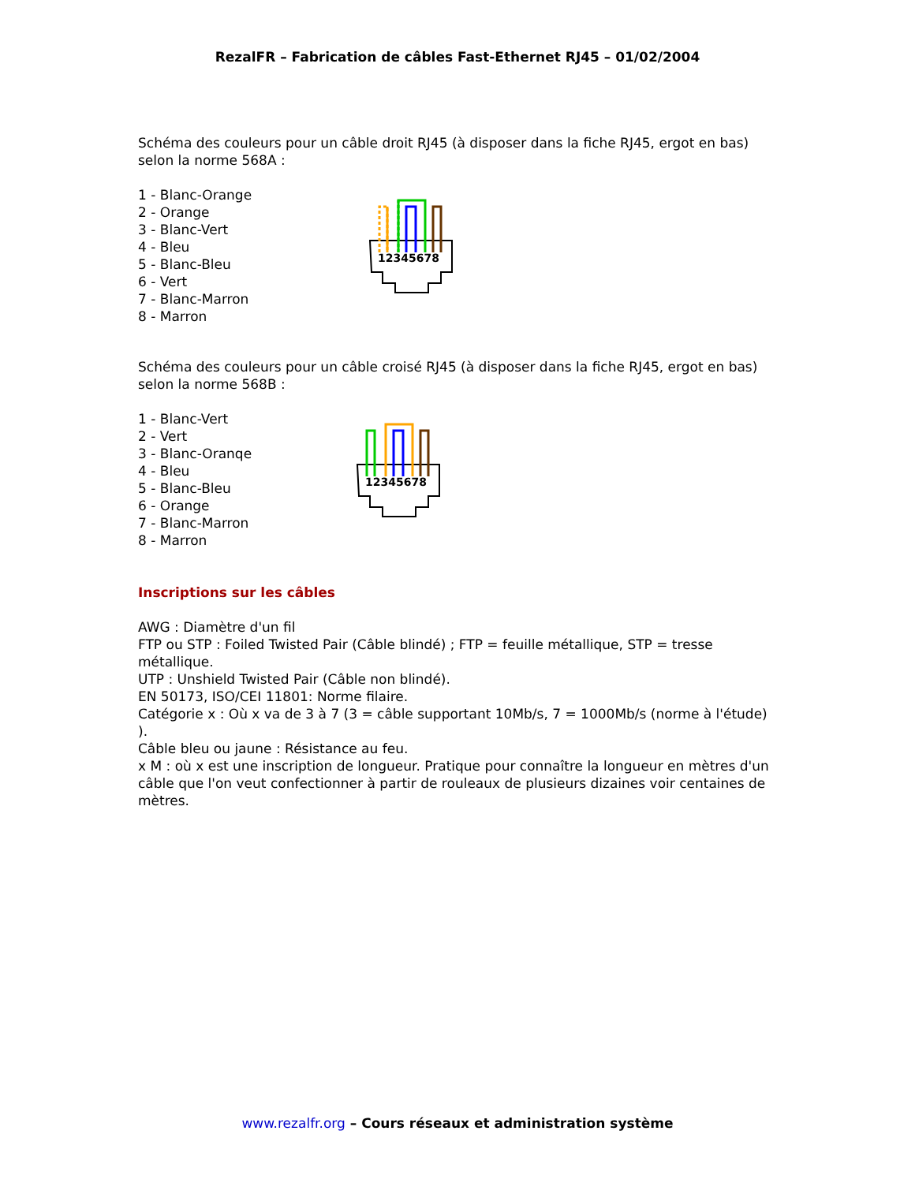RezalFR – Fabrication de câbles Fast-Ethernet RJ45 – 01/02/2004
Schéma des couleurs pour un câble droit RJ45 (à disposer dans la fiche RJ45, ergot en bas) selon la norme 568A :
1 - Blanc-Orange
2 - Orange
3 - Blanc-Vert
4 - Bleu
5 - Blanc-Bleu
6 - Vert
7 - Blanc-Marron
8 - Marron
12345678
Schéma des couleurs pour un câble croisé RJ45 (à disposer dans la fiche RJ45, ergot en bas) selon la norme 568B :
1 - Blanc-Vert
2 - Vert
3 - Blanc-Oranqe
4 - Bleu
5 - Blanc-Bleu
6 - Orange
7 - Blanc-Marron
8 - Marron
12345678
Inscriptions sur les câbles
AWG : Diamètre d'un fil
FTP ou STP : Foiled Twisted Pair (Câble blindé) ; FTP = feuille métallique, STP = tresse métallique.
UTP : Unshield Twisted Pair (Câble non blindé).
EN 50173, ISO/CEI 11801: Norme filaire.
Catégorie x : Où x va de 3 à 7 (3 = câble supportant 10Mb/s, 7 = 1000Mb/s (norme à l'étude) ).
Câble bleu ou jaune : Résistance au feu.
x M : où x est une inscription de longueur. Pratique pour connaître la longueur en mètres d'un câble que l'on veut confectionner à partir de rouleaux de plusieurs dizaines voir centaines de mètres.
www.rezalfr.org – Cours réseaux et administration système